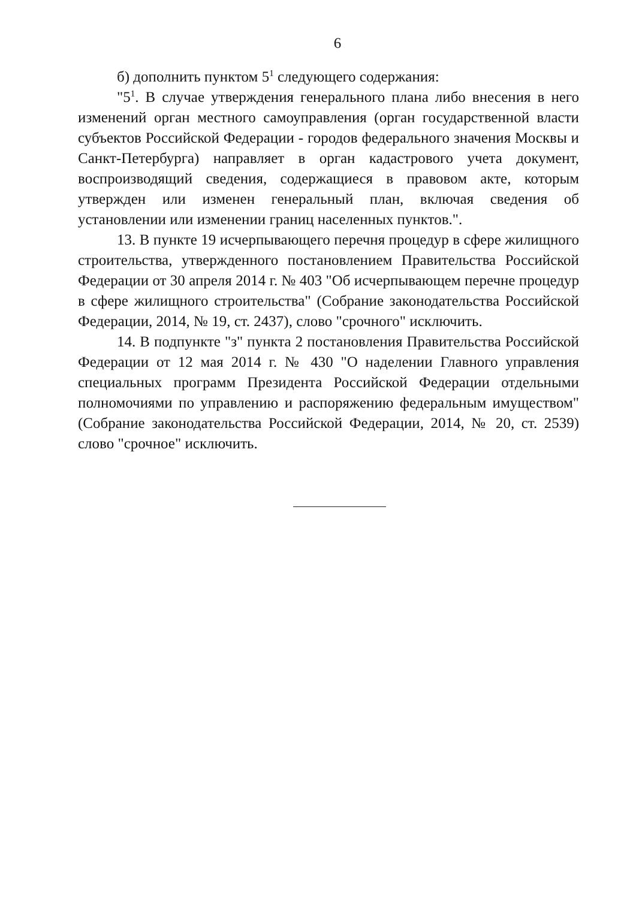6
б) дополнить пунктом 5<sup>1</sup> следующего содержания:
"5<sup>1</sup>. В случае утверждения генерального плана либо внесения в него изменений орган местного самоуправления (орган государственной власти субъектов Российской Федерации - городов федерального значения Москвы и Санкт-Петербурга) направляет в орган кадастрового учета документ, воспроизводящий сведения, содержащиеся в правовом акте, которым утвержден или изменен генеральный план, включая сведения об установлении или изменении границ населенных пунктов.".
13. В пункте 19 исчерпывающего перечня процедур в сфере жилищного строительства, утвержденного постановлением Правительства Российской Федерации от 30 апреля 2014 г. № 403 "Об исчерпывающем перечне процедур в сфере жилищного строительства" (Собрание законодательства Российской Федерации, 2014, № 19, ст. 2437), слово "срочного" исключить.
14. В подпункте "з" пункта 2 постановления Правительства Российской Федерации от 12 мая 2014 г. № 430 "О наделении Главного управления специальных программ Президента Российской Федерации отдельными полномочиями по управлению и распоряжению федеральным имуществом" (Собрание законодательства Российской Федерации, 2014, № 20, ст. 2539) слово "срочное" исключить.